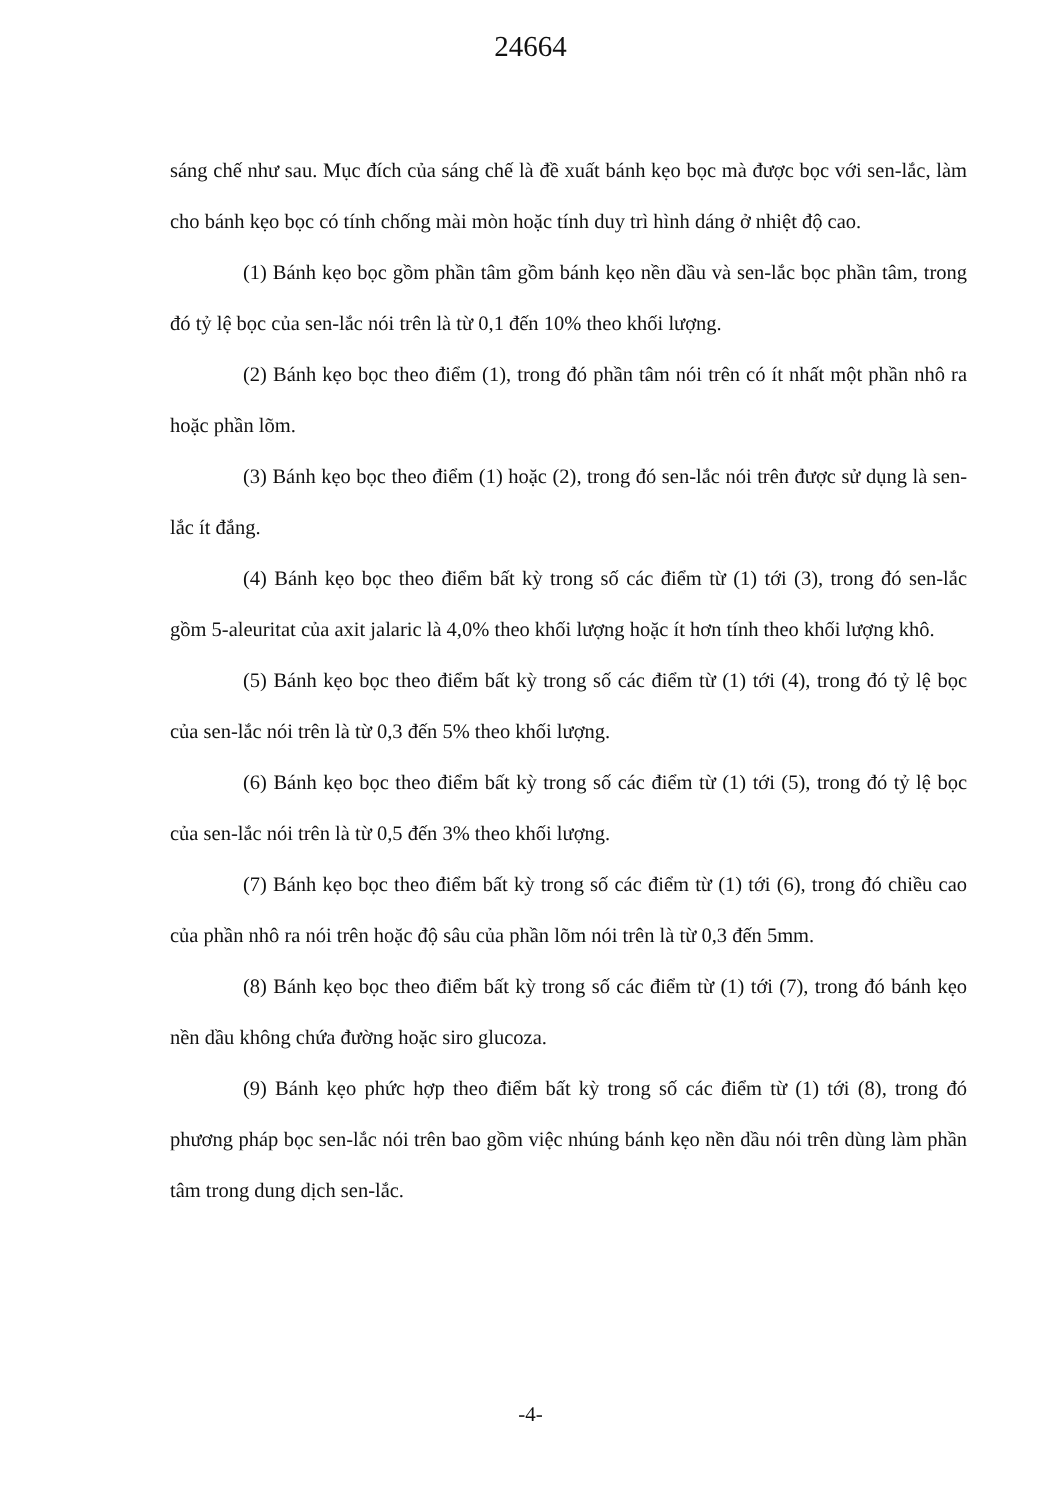24664
sáng chế như sau. Mục đích của sáng chế là đề xuất bánh kẹo bọc mà được bọc với sen-lắc, làm cho bánh kẹo bọc có tính chống mài mòn hoặc tính duy trì hình dáng ở nhiệt độ cao.
(1) Bánh kẹo bọc gồm phần tâm gồm bánh kẹo nền dầu và sen-lắc bọc phần tâm, trong đó tỷ lệ bọc của sen-lắc nói trên là từ 0,1 đến 10% theo khối lượng.
(2) Bánh kẹo bọc theo điểm (1), trong đó phần tâm nói trên có ít nhất một phần nhô ra hoặc phần lõm.
(3) Bánh kẹo bọc theo điểm (1) hoặc (2), trong đó sen-lắc nói trên được sử dụng là sen-lắc ít đắng.
(4) Bánh kẹo bọc theo điểm bất kỳ trong số các điểm từ (1) tới (3), trong đó sen-lắc gồm 5-aleuritat của axit jalaric là 4,0% theo khối lượng hoặc ít hơn tính theo khối lượng khô.
(5) Bánh kẹo bọc theo điểm bất kỳ trong số các điểm từ (1) tới (4), trong đó tỷ lệ bọc của sen-lắc nói trên là từ 0,3 đến 5% theo khối lượng.
(6) Bánh kẹo bọc theo điểm bất kỳ trong số các điểm từ (1) tới (5), trong đó tỷ lệ bọc của sen-lắc nói trên là từ 0,5 đến 3% theo khối lượng.
(7) Bánh kẹo bọc theo điểm bất kỳ trong số các điểm từ (1) tới (6), trong đó chiều cao của phần nhô ra nói trên hoặc độ sâu của phần lõm nói trên là từ 0,3 đến 5mm.
(8) Bánh kẹo bọc theo điểm bất kỳ trong số các điểm từ (1) tới (7), trong đó bánh kẹo nền dầu không chứa đường hoặc siro glucoza.
(9) Bánh kẹo phức hợp theo điểm bất kỳ trong số các điểm từ (1) tới (8), trong đó phương pháp bọc sen-lắc nói trên bao gồm việc nhúng bánh kẹo nền dầu nói trên dùng làm phần tâm trong dung dịch sen-lắc.
-4-